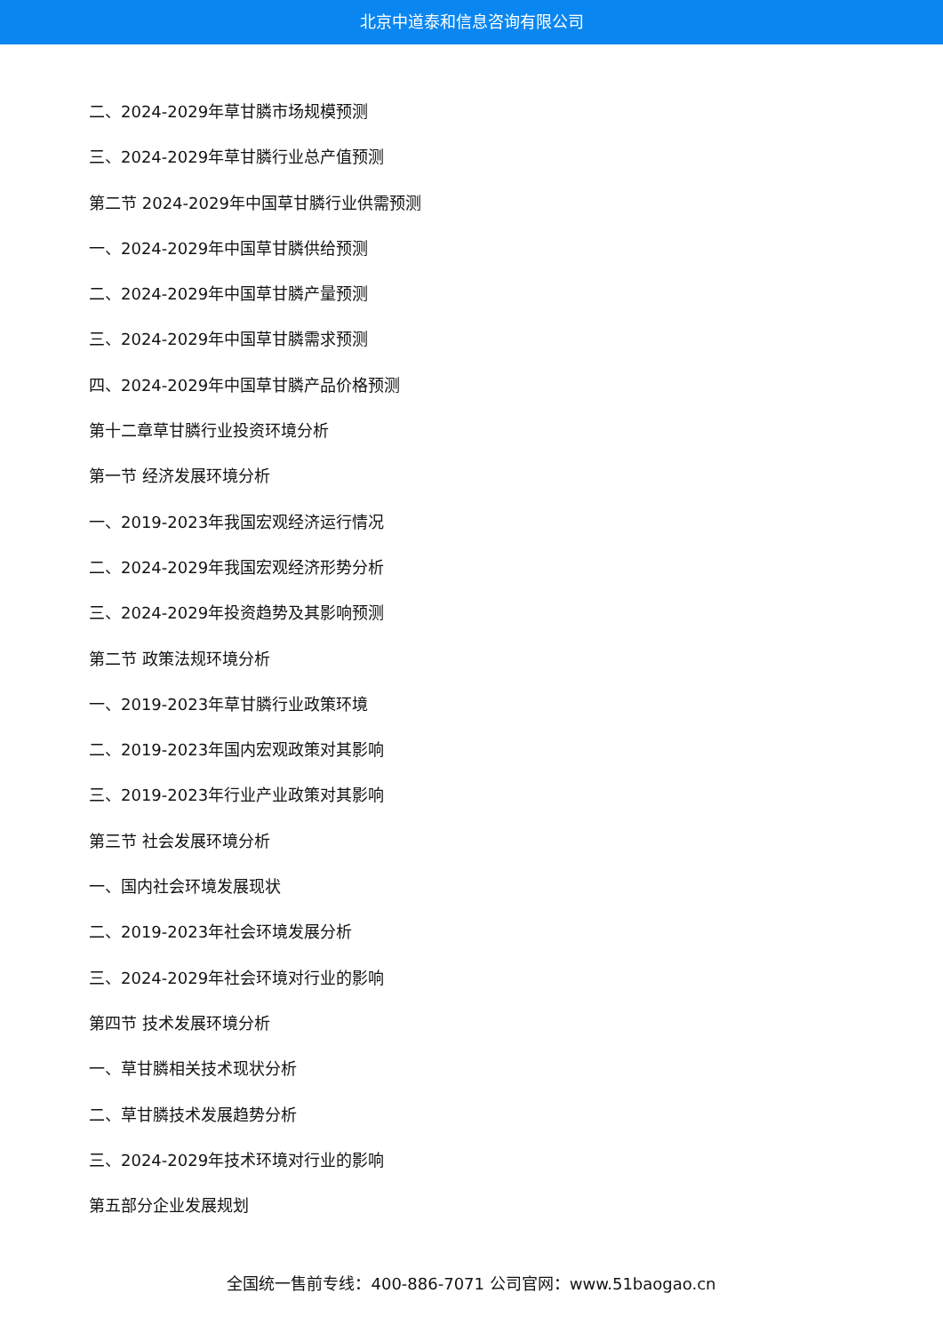北京中道泰和信息咨询有限公司
二、2024-2029年草甘膦市场规模预测
三、2024-2029年草甘膦行业总产值预测
第二节 2024-2029年中国草甘膦行业供需预测
一、2024-2029年中国草甘膦供给预测
二、2024-2029年中国草甘膦产量预测
三、2024-2029年中国草甘膦需求预测
四、2024-2029年中国草甘膦产品价格预测
第十二章草甘膦行业投资环境分析
第一节 经济发展环境分析
一、2019-2023年我国宏观经济运行情况
二、2024-2029年我国宏观经济形势分析
三、2024-2029年投资趋势及其影响预测
第二节 政策法规环境分析
一、2019-2023年草甘膦行业政策环境
二、2019-2023年国内宏观政策对其影响
三、2019-2023年行业产业政策对其影响
第三节 社会发展环境分析
一、国内社会环境发展现状
二、2019-2023年社会环境发展分析
三、2024-2029年社会环境对行业的影响
第四节 技术发展环境分析
一、草甘膦相关技术现状分析
二、草甘膦技术发展趋势分析
三、2024-2029年技术环境对行业的影响
第五部分企业发展规划
全国统一售前专线：400-886-7071 公司官网：www.51baogao.cn